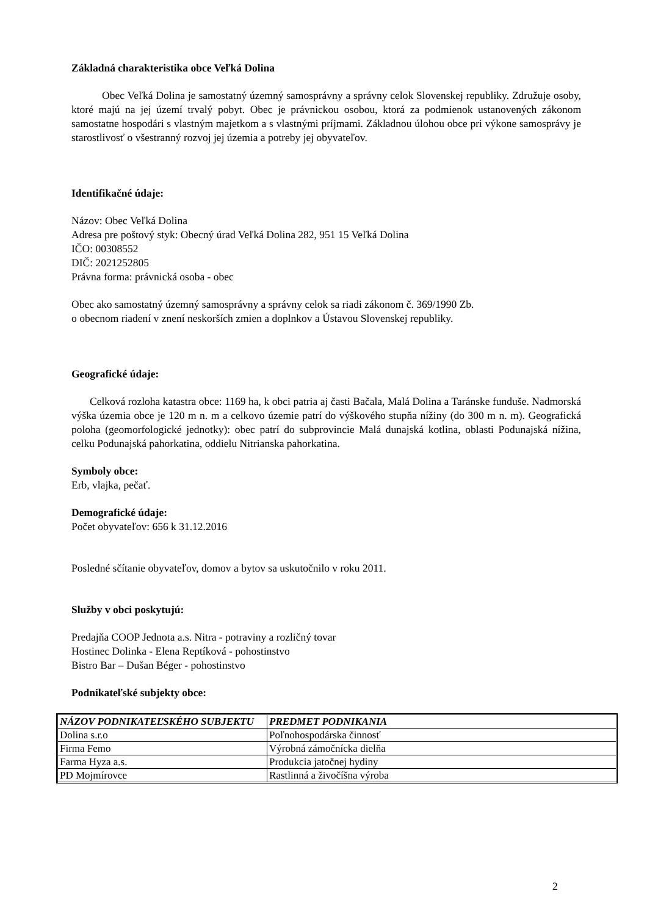Základná charakteristika obce Veľká Dolina
Obec Veľká Dolina je samostatný územný samosprávny a správny celok Slovenskej republiky. Združuje osoby, ktoré majú na jej území trvalý pobyt. Obec je právnickou osobou, ktorá za podmienok ustanovených zákonom samostatne hospodári s vlastným majetkom a s vlastnými príjmami. Základnou úlohou obce pri výkone samosprávy je starostlivosť o všestranný rozvoj jej územia a potreby jej obyvateľov.
Identifikačné údaje:
Názov: Obec Veľká Dolina
Adresa pre poštový styk: Obecný úrad Veľká Dolina 282, 951 15 Veľká Dolina
IČO: 00308552
DIČ: 2021252805
Právna forma: právnická osoba - obec
Obec ako samostatný územný samosprávny a správny celok sa riadi zákonom č. 369/1990 Zb.
o obecnom riadení v znení neskorších zmien a doplnkov a Ústavou Slovenskej republiky.
Geografické údaje:
Celková rozloha katastra obce: 1169 ha, k obci patria aj časti Bačala, Malá Dolina a Taránske funduše. Nadmorská výška územia obce je 120 m n. m a celkovo územie patrí do výškového stupňa nížiny (do 300 m n. m). Geografická poloha (geomorfologické jednotky): obec patrí do subprovincie Malá dunajská kotlina, oblasti Podunajská nížina, celku Podunajská pahorkatina, oddielu Nitrianska pahorkatina.
Symboly obce:
Erb, vlajka, pečať.
Demografické údaje:
Počet obyvateľov: 656 k 31.12.2016
Posledné sčítanie obyvateľov, domov a bytov sa uskutočnilo v roku 2011.
Služby v obci poskytujú:
Predajňa COOP Jednota a.s. Nitra - potraviny a rozličný tovar
Hostinec Dolinka - Elena Reptíková - pohostinstvo
Bistro Bar – Dušan Béger - pohostinstvo
Podnikateľské subjekty obce:
| NÁZOV PODNIKATEĽSKÉHO SUBJEKTU | PREDMET PODNIKANIA |
| --- | --- |
| Dolina s.r.o | Poľnohospodárska činnosť |
| Firma Femo | Výrobná zámočnícka dielňa |
| Farma Hyza a.s. | Produkcia jatočnej hydiny |
| PD Mojmírovce | Rastlinná a živočíšna výroba |
2